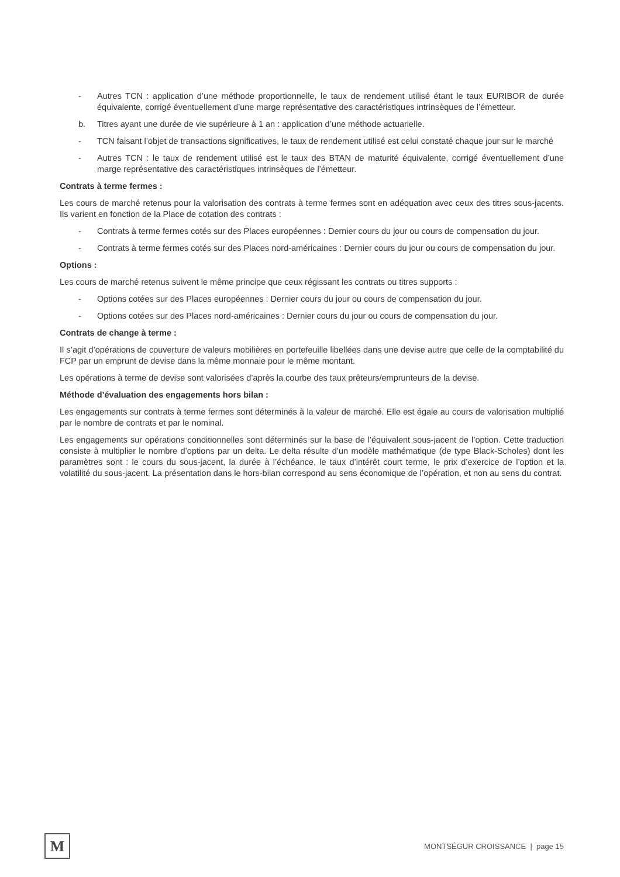- Autres TCN : application d’une méthode proportionnelle, le taux de rendement utilisé étant le taux EURIBOR de durée équivalente, corrigé éventuellement d’une marge représentative des caractéristiques intrinsèques de l’émetteur.
b. Titres ayant une durée de vie supérieure à 1 an : application d’une méthode actuarielle.
- TCN faisant l’objet de transactions significatives, le taux de rendement utilisé est celui constaté chaque jour sur le marché
- Autres TCN : le taux de rendement utilisé est le taux des BTAN de maturité équivalente, corrigé éventuellement d’une marge représentative des caractéristiques intrinsèques de l’émetteur.
Contrats à terme fermes :
Les cours de marché retenus pour la valorisation des contrats à terme fermes sont en adéquation avec ceux des titres sous-jacents. Ils varient en fonction de la Place de cotation des contrats :
- Contrats à terme fermes cotés sur des Places européennes : Dernier cours du jour ou cours de compensation du jour.
- Contrats à terme fermes cotés sur des Places nord-américaines : Dernier cours du jour ou cours de compensation du jour.
Options :
Les cours de marché retenus suivent le même principe que ceux régissant les contrats ou titres supports :
- Options cotées sur des Places européennes : Dernier cours du jour ou cours de compensation du jour.
- Options cotées sur des Places nord-américaines : Dernier cours du jour ou cours de compensation du jour.
Contrats de change à terme :
Il s’agit d’opérations de couverture de valeurs mobilières en portefeuille libellées dans une devise autre que celle de la comptabilité du FCP par un emprunt de devise dans la même monnaie pour le même montant.
Les opérations à terme de devise sont valorisées d’après la courbe des taux prêteurs/emprunteurs de la devise.
Méthode d’évaluation des engagements hors bilan :
Les engagements sur contrats à terme fermes sont déterminés à la valeur de marché. Elle est égale au cours de valorisation multiplié par le nombre de contrats et par le nominal.
Les engagements sur opérations conditionnelles sont déterminés sur la base de l’équivalent sous-jacent de l’option. Cette traduction consiste à multiplier le nombre d’options par un delta. Le delta résulte d’un modèle mathématique (de type Black-Scholes) dont les paramètres sont : le cours du sous-jacent, la durée à l’échéance, le taux d’intérêt court terme, le prix d’exercice de l’option et la volatilité du sous-jacent. La présentation dans le hors-bilan correspond au sens économique de l’opération, et non au sens du contrat.
M
MONTSÉGUR CROISSANCE | page 15